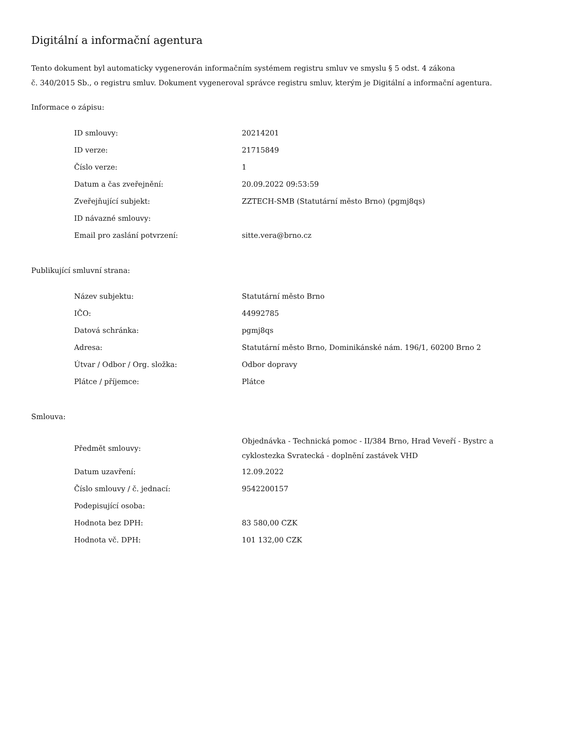Digitální a informační agentura
Tento dokument byl automaticky vygenerován informačním systémem registru smluv ve smyslu § 5 odst. 4 zákona
č. 340/2015 Sb., o registru smluv. Dokument vygeneroval správce registru smluv, kterým je Digitální a informační agentura.
Informace o zápisu:
| ID smlouvy: | 20214201 |
| ID verze: | 21715849 |
| Číslo verze: | 1 |
| Datum a čas zveřejnění: | 20.09.2022 09:53:59 |
| Zveřejňující subjekt: | ZZTECH-SMB (Statutární město Brno) (pgmj8qs) |
| ID návazné smlouvy: | |
| Email pro zaslání potvrzení: | sitte.vera@brno.cz |
Publikující smluvní strana:
| Název subjektu: | Statutární město Brno |
| IČO: | 44992785 |
| Datová schránka: | pgmj8qs |
| Adresa: | Statutární město Brno, Dominikánské nám. 196/1, 60200 Brno 2 |
| Útvar / Odbor / Org. složka: | Odbor dopravy |
| Plátce / příjemce: | Plátce |
Smlouva:
| Předmět smlouvy: | Objednávka - Technická pomoc - II/384 Brno, Hrad Veveří - Bystrc a cyklostezka Svratecká - doplnění zastávek VHD |
| Datum uzavření: | 12.09.2022 |
| Číslo smlouvy / č. jednací: | 9542200157 |
| Podepisující osoba: | |
| Hodnota bez DPH: | 83 580,00 CZK |
| Hodnota vč. DPH: | 101 132,00 CZK |